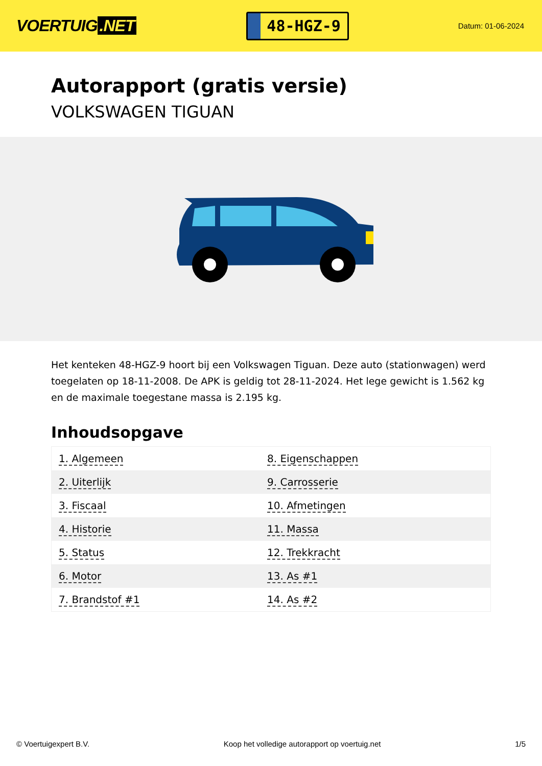VOERTUIG.NET
48-HGZ-9
Datum: 01-06-2024
Autorapport (gratis versie)
VOLKSWAGEN TIGUAN
Het kenteken 48-HGZ-9 hoort bij een Volkswagen Tiguan. Deze auto (stationwagen) werd toegelaten op 18-11-2008. De APK is geldig tot 28-11-2024. Het lege gewicht is 1.562 kg en de maximale toegestane massa is 2.195 kg.
Inhoudsopgave
| 1. Algemeen | 8. Eigenschappen |
| 2. Uiterlijk | 9. Carrosserie |
| 3. Fiscaal | 10. Afmetingen |
| 4. Historie | 11. Massa |
| 5. Status | 12. Trekkracht |
| 6. Motor | 13. As #1 |
| 7. Brandstof #1 | 14. As #2 |
© Voertuigexpert B.V. Koop het volledige autorapport op voertuig.net 1/5